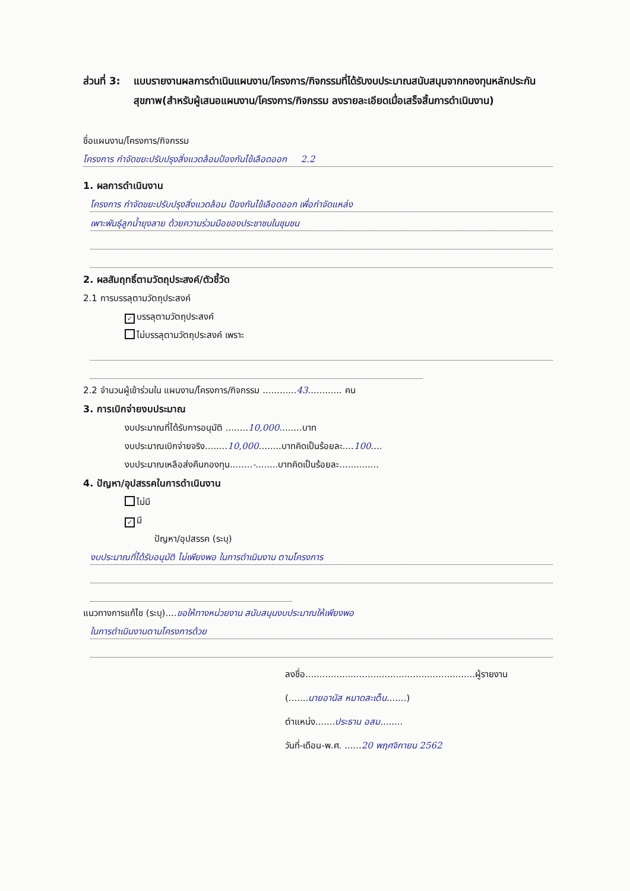ส่วนที่ 3:
แบบรายงานผลการดำเนินแผนงาน/โครงการ/กิจกรรมที่ได้รับงบประมาณสนับสนุนจากกองทุนหลักประกันสุขภาพ(สำหรับผู้เสนอแผนงาน/โครงการ/กิจกรรม ลงรายละเอียดเมื่อเสร็จสิ้นการดำเนินงาน)
ชื่อแผนงาน/โครงการ/กิจกรรม
โครงการ กำจัดขยะปรับปรุงสิ่งแวดล้อมป้องกันไข้เลือดออก 2.2
1. ผลการดำเนินงาน
โครงการ กำจัดขยะปรับปรุงสิ่งแวดล้อม ป้องกันไข้เลือดออก เพื่อกำจัดแหล่ง
เพาะพันธุ์ลูกน้ำยุงลาย ด้วยความร่วมมือของประชาชนในชุมชน
2. ผลสัมฤทธิ์ตามวัตถุประสงค์/ตัวชี้วัด
2.1 การบรรลุตามวัตถุประสงค์
✓ บรรลุตามวัตถุประสงค์
ไม่บรรลุตามวัตถุประสงค์ เพราะ
2.2 จำนวนผู้เข้าร่วมใน แผนงาน/โครงการ/กิจกรรม ............43............ คน
3. การเบิกจ่ายงบประมาณ
งบประมาณที่ได้รับการอนุมัติ ........10,000........บาท
งบประมาณเบิกจ่ายจริง........10,000........บาทคิดเป็นร้อยละ....100....
งบประมาณเหลือส่งคืนกองทุน........-........บาทคิดเป็นร้อยละ..............
4. ปัญหา/อุปสรรคในการดำเนินงาน
ไม่มี
✓ มี
ปัญหา/อุปสรรค (ระบุ)
งบประมาณที่ได้รับอนุมัติ ไม่เพียงพอ ในการดำเนินงาน ตามโครงการ
แนวทางการแก้ไข (ระบุ)....ขอให้ทางหน่วยงาน สนับสนุนงบประมาณให้เพียงพอ
ในการดำเนินงานตามโครงการด้วย
ลงชื่อ............................................................ผู้รายงาน
(.......นายอานัส หมาดสะเต็น.......)
ตำแหน่ง.......ประธาน อสม........
วันที่-เดือน-พ.ศ. ......20 พฤศจิกายน 2562